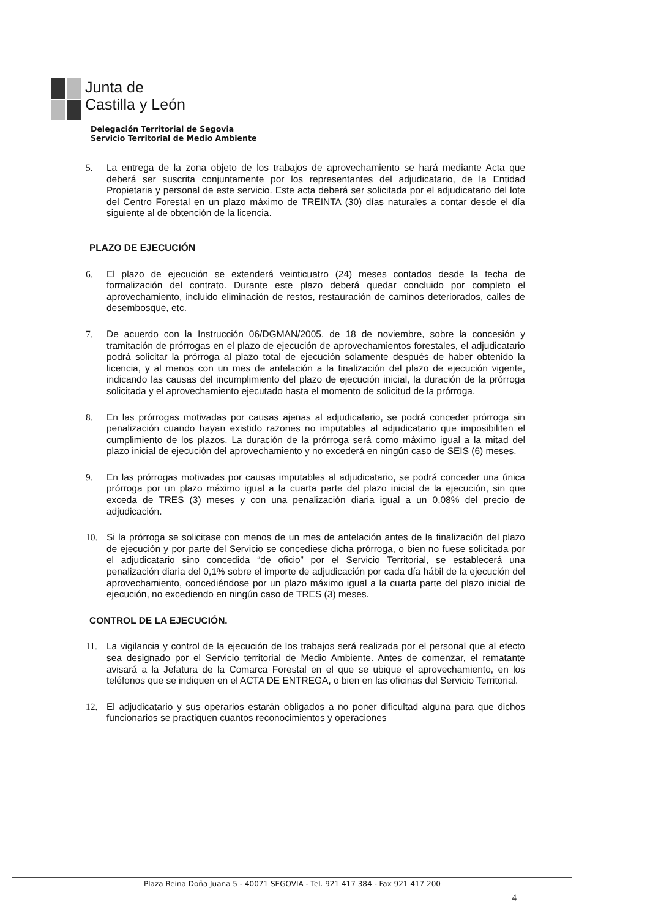Junta de
Castilla y León
Delegación Territorial de Segovia
Servicio Territorial de Medio Ambiente
5. La entrega de la zona objeto de los trabajos de aprovechamiento se hará mediante Acta que deberá ser suscrita conjuntamente por los representantes del adjudicatario, de la Entidad Propietaria y personal de este servicio. Este acta deberá ser solicitada por el adjudicatario del lote del Centro Forestal en un plazo máximo de TREINTA (30) días naturales a contar desde el día siguiente al de obtención de la licencia.
PLAZO DE EJECUCIÓN
6. El plazo de ejecución se extenderá veinticuatro (24) meses contados desde la fecha de formalización del contrato. Durante este plazo deberá quedar concluido por completo el aprovechamiento, incluido eliminación de restos, restauración de caminos deteriorados, calles de desembosque, etc.
7. De acuerdo con la Instrucción 06/DGMAN/2005, de 18 de noviembre, sobre la concesión y tramitación de prórrogas en el plazo de ejecución de aprovechamientos forestales, el adjudicatario podrá solicitar la prórroga al plazo total de ejecución solamente después de haber obtenido la licencia, y al menos con un mes de antelación a la finalización del plazo de ejecución vigente, indicando las causas del incumplimiento del plazo de ejecución inicial, la duración de la prórroga solicitada y el aprovechamiento ejecutado hasta el momento de solicitud de la prórroga.
8. En las prórrogas motivadas por causas ajenas al adjudicatario, se podrá conceder prórroga sin penalización cuando hayan existido razones no imputables al adjudicatario que imposibiliten el cumplimiento de los plazos. La duración de la prórroga será como máximo igual a la mitad del plazo inicial de ejecución del aprovechamiento y no excederá en ningún caso de SEIS (6) meses.
9. En las prórrogas motivadas por causas imputables al adjudicatario, se podrá conceder una única prórroga por un plazo máximo igual a la cuarta parte del plazo inicial de la ejecución, sin que exceda de TRES (3) meses y con una penalización diaria igual a un 0,08% del precio de adjudicación.
10. Si la prórroga se solicitase con menos de un mes de antelación antes de la finalización del plazo de ejecución y por parte del Servicio se concediese dicha prórroga, o bien no fuese solicitada por el adjudicatario sino concedida “de oficio” por el Servicio Territorial, se establecerá una penalización diaria del 0,1% sobre el importe de adjudicación por cada día hábil de la ejecución del aprovechamiento, concediéndose por un plazo máximo igual a la cuarta parte del plazo inicial de ejecución, no excediendo en ningún caso de TRES (3) meses.
CONTROL DE LA EJECUCIÓN.
11. La vigilancia y control de la ejecución de los trabajos será realizada por el personal que al efecto sea designado por el Servicio territorial de Medio Ambiente. Antes de comenzar, el rematante avisará a la Jefatura de la Comarca Forestal en el que se ubique el aprovechamiento, en los teléfonos que se indiquen en el ACTA DE ENTREGA, o bien en las oficinas del Servicio Territorial.
12. El adjudicatario y sus operarios estarán obligados a no poner dificultad alguna para que dichos funcionarios se practiquen cuantos reconocimientos y operaciones
Plaza Reina Doña Juana 5 - 40071 SEGOVIA - Tel. 921 417 384 - Fax 921 417 200
4